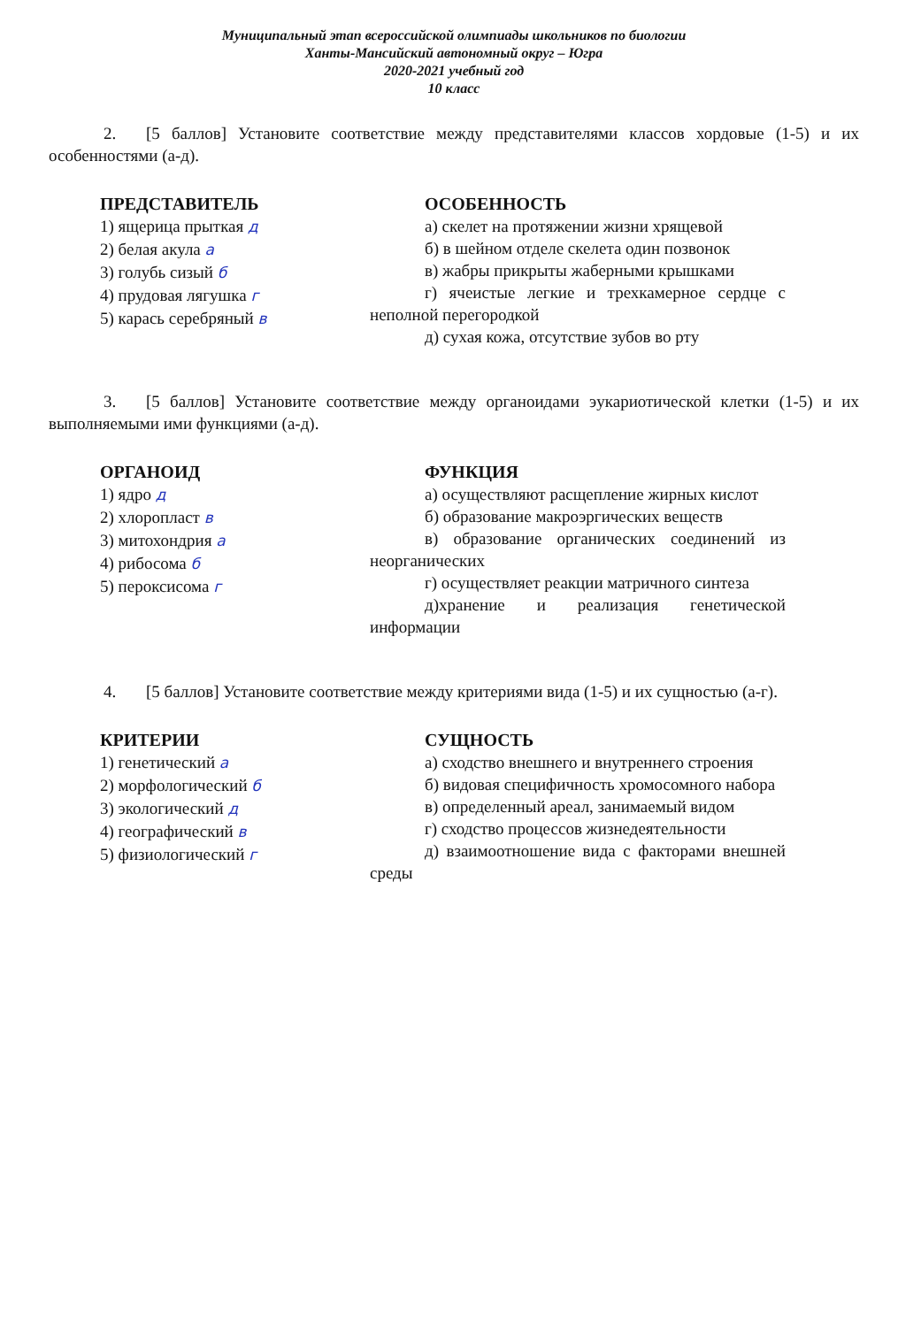Муниципальный этап всероссийской олимпиады школьников по биологии
Ханты-Мансийский автономный округ – Югра
2020-2021 учебный год
10 класс
2. [5 баллов] Установите соответствие между представителями классов хордовые (1-5) и их особенностями (а-д).
ПРЕДСТАВИТЕЛЬ
1) ящерица прыткая д
2) белая акула а
3) голубь сизый б
4) прудовая лягушка г
5) карась серебряный в
ОСОБЕННОСТЬ
а) скелет на протяжении жизни хрящевой
б) в шейном отделе скелета один позвонок
в) жабры прикрыты жаберными крышками
г) ячеистые легкие и трехкамерное сердце с неполной перегородкой
д) сухая кожа, отсутствие зубов во рту
3. [5 баллов] Установите соответствие между органоидами эукариотической клетки (1-5) и их выполняемыми ими функциями (а-д).
ОРГАНОИД
1) ядро д
2) хлоропласт в
3) митохондрия а
4) рибосома б
5) пероксисома г
ФУНКЦИЯ
а) осуществляют расщепление жирных кислот
б) образование макроэргических веществ
в) образование органических соединений из неорганических
г) осуществляет реакции матричного синтеза
д)хранение и реализация генетической информации
4. [5 баллов] Установите соответствие между критериями вида (1-5) и их сущностью (а-г).
КРИТЕРИИ
1) генетический а
2) морфологический б
3) экологический д
4) географический в
5) физиологический г
СУЩНОСТЬ
а) сходство внешнего и внутреннего строения
б) видовая специфичность хромосомного набора
в) определенный ареал, занимаемый видом
г) сходство процессов жизнедеятельности
д) взаимоотношение вида с факторами внешней среды